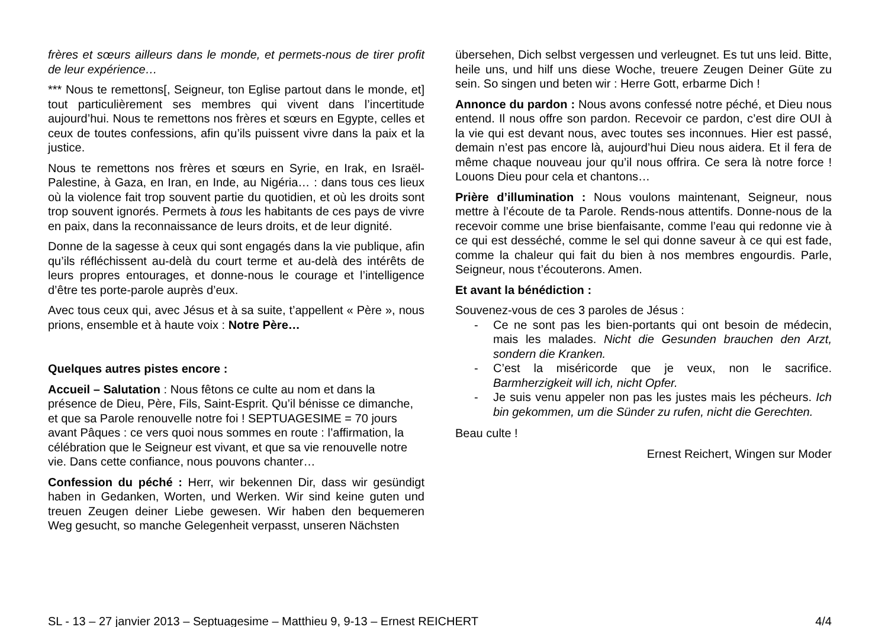frères et sœurs ailleurs dans le monde, et permets-nous de tirer profit de leur expérience…
*** Nous te remettons[, Seigneur, ton Eglise partout dans le monde, et] tout particulièrement ses membres qui vivent dans l’incertitude aujourd’hui. Nous te remettons nos frères et sœurs en Egypte, celles et ceux de toutes confessions, afin qu’ils puissent vivre dans la paix et la justice.
Nous te remettons nos frères et sœurs en Syrie, en Irak, en Israël-Palestine, à Gaza, en Iran, en Inde, au Nigéria… : dans tous ces lieux où la violence fait trop souvent partie du quotidien, et où les droits sont trop souvent ignorés. Permets à tous les habitants de ces pays de vivre en paix, dans la reconnaissance de leurs droits, et de leur dignité.
Donne de la sagesse à ceux qui sont engagés dans la vie publique, afin qu’ils réfléchissent au-delà du court terme et au-delà des intérêts de leurs propres entourages, et donne-nous le courage et l’intelligence d’être tes porte-parole auprès d’eux.
Avec tous ceux qui, avec Jésus et à sa suite, t’appellent « Père », nous prions, ensemble et à haute voix : Notre Père…
Quelques autres pistes encore :
Accueil – Salutation : Nous fêtons ce culte au nom et dans la présence de Dieu, Père, Fils, Saint-Esprit. Qu’il bénisse ce dimanche, et que sa Parole renouvelle notre foi ! SEPTUAGESIME = 70 jours avant Pâques : ce vers quoi nous sommes en route : l’affirmation, la célébration que le Seigneur est vivant, et que sa vie renouvelle notre vie. Dans cette confiance, nous pouvons chanter…
Confession du péché : Herr, wir bekennen Dir, dass wir gesündigt haben in Gedanken, Worten, und Werken. Wir sind keine guten und treuen Zeugen deiner Liebe gewesen. Wir haben den bequemeren Weg gesucht, so manche Gelegenheit verpasst, unseren Nächsten
übersehen, Dich selbst vergessen und verleugnet. Es tut uns leid. Bitte, heile uns, und hilf uns diese Woche, treuere Zeugen Deiner Güte zu sein. So singen und beten wir : Herre Gott, erbarme Dich !
Annonce du pardon : Nous avons confessé notre péché, et Dieu nous entend. Il nous offre son pardon. Recevoir ce pardon, c’est dire OUI à la vie qui est devant nous, avec toutes ses inconnues. Hier est passé, demain n’est pas encore là, aujourd’hui Dieu nous aidera. Et il fera de même chaque nouveau jour qu’il nous offrira. Ce sera là notre force ! Louons Dieu pour cela et chantons…
Prière d’illumination : Nous voulons maintenant, Seigneur, nous mettre à l’écoute de ta Parole. Rends-nous attentifs. Donne-nous de la recevoir comme une brise bienfaisante, comme l’eau qui redonne vie à ce qui est desséché, comme le sel qui donne saveur à ce qui est fade, comme la chaleur qui fait du bien à nos membres engourdis. Parle, Seigneur, nous t’écouterons. Amen.
Et avant la bénédiction :
Souvenez-vous de ces 3 paroles de Jésus :
- Ce ne sont pas les bien-portants qui ont besoin de médecin, mais les malades. Nicht die Gesunden brauchen den Arzt, sondern die Kranken.
- C’est la miséricorde que je veux, non le sacrifice. Barmherzigkeit will ich, nicht Opfer.
- Je suis venu appeler non pas les justes mais les pécheurs. Ich bin gekommen, um die Sünder zu rufen, nicht die Gerechten.
Beau culte !
Ernest Reichert, Wingen sur Moder
SL - 13 – 27 janvier 2013 – Septuagesime – Matthieu 9, 9-13 – Ernest REICHERT 4/4